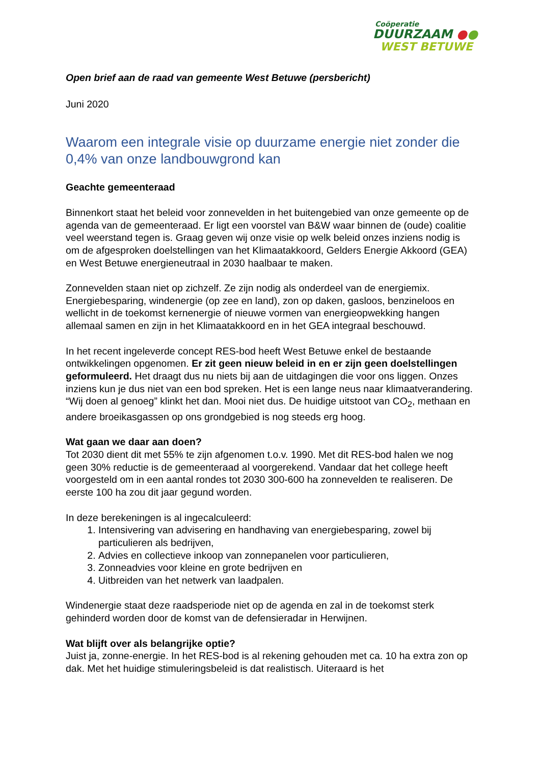Coöperatie
DUURZAAM ●●
WEST BETUWE
Open brief aan de raad van gemeente West Betuwe (persbericht)
Juni 2020
Waarom een integrale visie op duurzame energie niet zonder die 0,4% van onze landbouwgrond kan
Geachte gemeenteraad
Binnenkort staat het beleid voor zonnevelden in het buitengebied van onze gemeente op de agenda van de gemeenteraad. Er ligt een voorstel van B&W waar binnen de (oude) coalitie veel weerstand tegen is. Graag geven wij onze visie op welk beleid onzes inziens nodig is om de afgesproken doelstellingen van het Klimaatakkoord, Gelders Energie Akkoord (GEA) en West Betuwe energieneutraal in 2030 haalbaar te maken.
Zonnevelden staan niet op zichzelf. Ze zijn nodig als onderdeel van de energiemix. Energiebesparing, windenergie (op zee en land), zon op daken, gasloos, benzineloos en wellicht in de toekomst kernenergie of nieuwe vormen van energieopwekking hangen allemaal samen en zijn in het Klimaatakkoord en in het GEA integraal beschouwd.
In het recent ingeleverde concept RES-bod heeft West Betuwe enkel de bestaande ontwikkelingen opgenomen. Er zit geen nieuw beleid in en er zijn geen doelstellingen geformuleerd. Het draagt dus nu niets bij aan de uitdagingen die voor ons liggen. Onzes inziens kun je dus niet van een bod spreken. Het is een lange neus naar klimaatverandering.
“Wij doen al genoeg” klinkt het dan. Mooi niet dus. De huidige uitstoot van CO<sub>2</sub>, methaan en andere broeikasgassen op ons grondgebied is nog steeds erg hoog.
Wat gaan we daar aan doen?
Tot 2030 dient dit met 55% te zijn afgenomen t.o.v. 1990. Met dit RES-bod halen we nog geen 30% reductie is de gemeenteraad al voorgerekend. Vandaar dat het college heeft voorgesteld om in een aantal rondes tot 2030 300-600 ha zonnevelden te realiseren. De eerste 100 ha zou dit jaar gegund worden.
In deze berekeningen is al ingecalculeerd:
1. Intensivering van advisering en handhaving van energiebesparing, zowel bij particulieren als bedrijven,
2. Advies en collectieve inkoop van zonnepanelen voor particulieren,
3. Zonneadvies voor kleine en grote bedrijven en
4. Uitbreiden van het netwerk van laadpalen.
Windenergie staat deze raadsperiode niet op de agenda en zal in de toekomst sterk gehinderd worden door de komst van de defensieradar in Herwijnen.
Wat blijft over als belangrijke optie?
Juist ja, zonne-energie. In het RES-bod is al rekening gehouden met ca. 10 ha extra zon op dak. Met het huidige stimuleringsbeleid is dat realistisch. Uiteraard is het